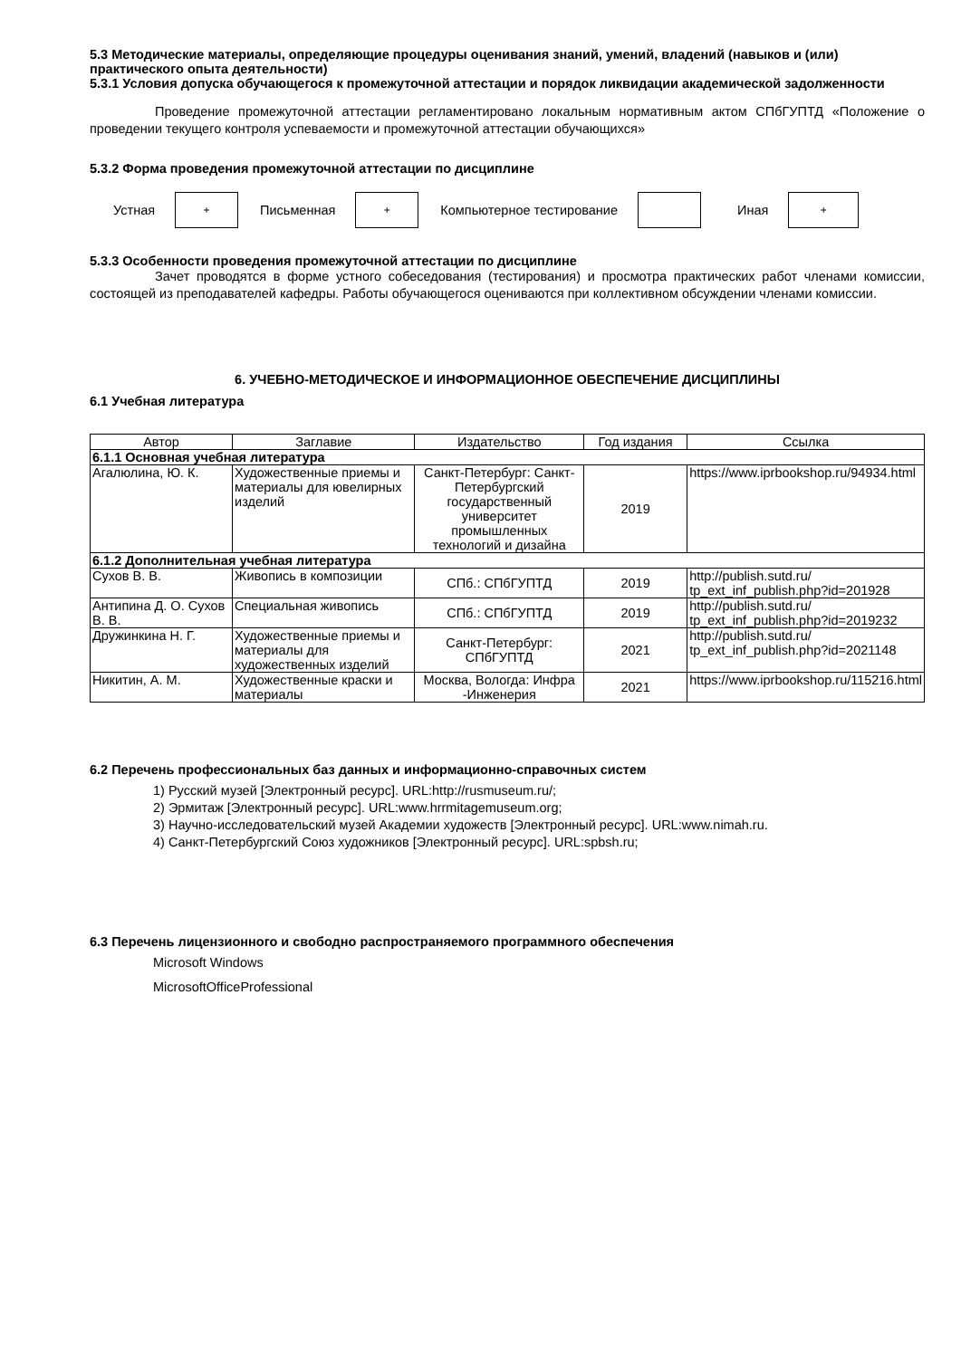5.3 Методические материалы, определяющие процедуры оценивания знаний, умений, владений (навыков и (или) практического опыта деятельности)
5.3.1 Условия допуска обучающегося к промежуточной аттестации и порядок ликвидации академической задолженности
Проведение промежуточной аттестации регламентировано локальным нормативным актом СПбГУПТД «Положение о проведении текущего контроля успеваемости и промежуточной аттестации обучающихся»
5.3.2 Форма проведения промежуточной аттестации по дисциплине
Устная
+
Письменная
+
Компьютерное тестирование Иная
+
5.3.3 Особенности проведения промежуточной аттестации по дисциплине
Зачет проводятся в форме устного собеседования (тестирования) и просмотра практических работ членами комиссии, состоящей из преподавателей кафедры. Работы обучающегося оцениваются при коллективном обсуждении членами комиссии.
6. УЧЕБНО-МЕТОДИЧЕСКОЕ И ИНФОРМАЦИОННОЕ ОБЕСПЕЧЕНИЕ ДИСЦИПЛИНЫ
6.1 Учебная литература
| Автор | Заглавие | Издательство | Год издания | Ссылка |
| --- | --- | --- | --- | --- |
| 6.1.1 Основная учебная литература | | | | |
| Агалюлина, Ю. К. | Художественные приемы и материалы для ювелирных изделий | Санкт-Петербург: Санкт-Петербургский государственный университет промышленных технологий и дизайна | 2019 | https://www.iprbookshop.ru/94934.html |
| 6.1.2 Дополнительная учебная литература | | | | |
| Сухов В. В. | Живопись в композиции | СПб.: СПбГУПТД | 2019 | http://publish.sutd.ru/ tp_ext_inf_publish.php?id=201928 |
| Антипина Д. О. Сухов В. В. | Специальная живопись | СПб.: СПбГУПТД | 2019 | http://publish.sutd.ru/ tp_ext_inf_publish.php?id=2019232 |
| Дружинкина Н. Г. | Художественные приемы и материалы для художественных изделий | Санкт-Петербург: СПбГУПТД | 2021 | http://publish.sutd.ru/ tp_ext_inf_publish.php?id=2021148 |
| Никитин, А. М. | Художественные краски и материалы | Москва, Вологда: Инфра -Инженерия | 2021 | https://www.iprbookshop.ru/115216.html |
6.2 Перечень профессиональных баз данных и информационно-справочных систем
1) Русский музей [Электронный ресурс]. URL:http://rusmuseum.ru/;
2) Эрмитаж [Электронный ресурс]. URL:www.hrrmitagemuseum.org;
3) Научно-исследовательский музей Академии художеств [Электронный ресурс]. URL:www.nimah.ru.
4) Санкт-Петербургский Союз художников [Электронный ресурс]. URL:spbsh.ru;
6.3 Перечень лицензионного и свободно распространяемого программного обеспечения
Microsoft Windows
MicrosoftOfficeProfessional